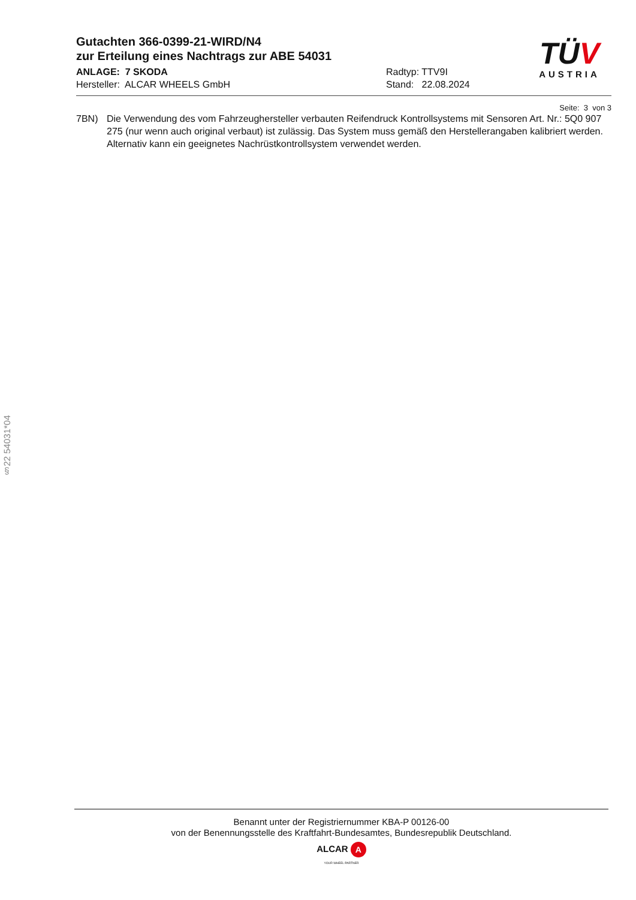Gutachten 366-0399-21-WIRD/N4
zur Erteilung eines Nachtrags zur ABE 54031
ANLAGE: 7 SKODA
Hersteller: ALCAR WHEELS GmbH
Radtyp: TTV9I
Stand: 22.08.2024
TÜV
AUSTRIA
Seite: 3 von 3
7BN) Die Verwendung des vom Fahrzeughersteller verbauten Reifendruck Kontrollsystems mit Sensoren Art. Nr.: 5Q0 907 275 (nur wenn auch original verbaut) ist zulässig. Das System muss gemäß den Herstellerangaben kalibriert werden. Alternativ kann ein geeignetes Nachrüstkontrollsystem verwendet werden.
§22 54031*04
Benannt unter der Registriernummer KBA-P 00126-00
von der Benennungsstelle des Kraftfahrt-Bundesamtes, Bundesrepublik Deutschland.
ALCAR A
YOUR WHEEL PARTNER